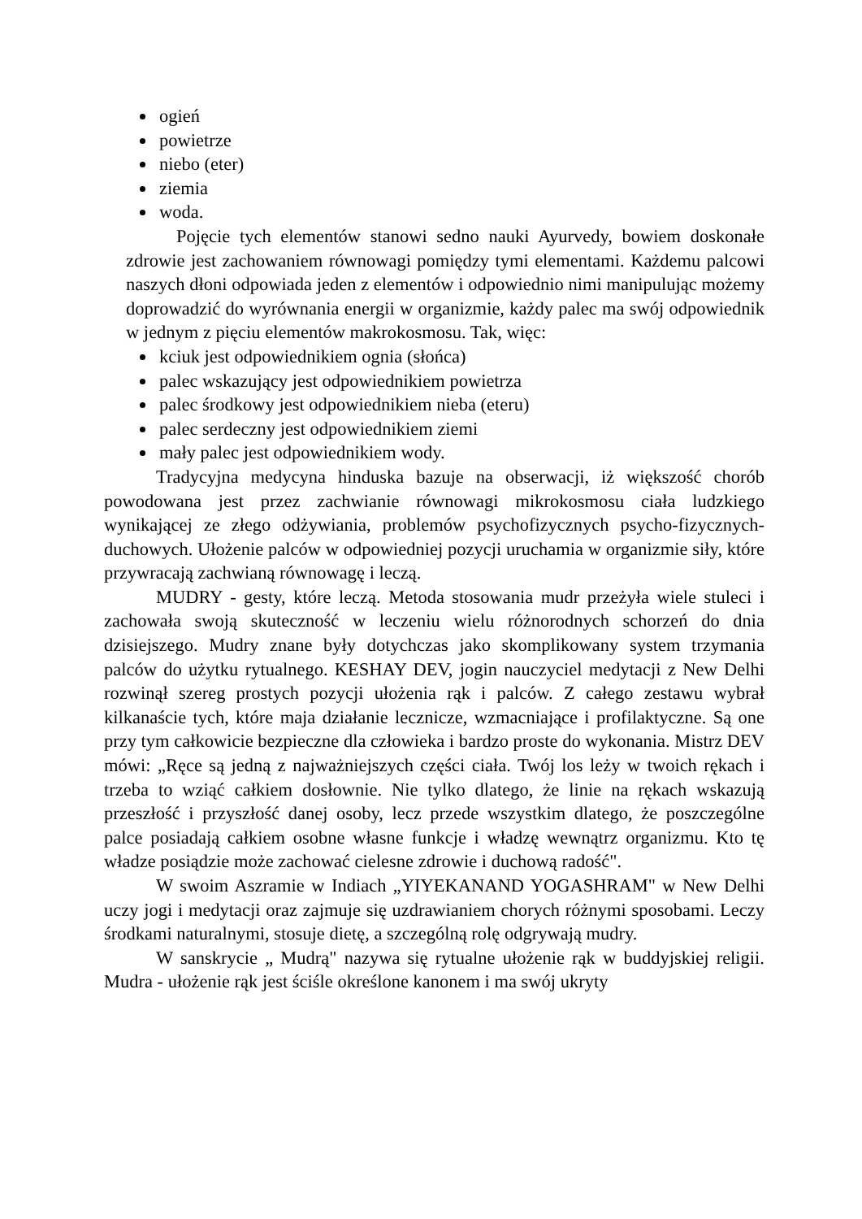ogień
powietrze
niebo (eter)
ziemia
woda.
Pojęcie tych elementów stanowi sedno nauki Ayurvedy, bowiem doskonałe zdrowie jest zachowaniem równowagi pomiędzy tymi elementami. Każdemu palcowi naszych dłoni odpowiada jeden z elementów i odpowiednio nimi manipulując możemy doprowadzić do wyrównania energii w organizmie, każdy palec ma swój odpowiednik w jednym z pięciu elementów makrokosmosu. Tak, więc:
kciuk jest odpowiednikiem ognia (słońca)
palec wskazujący jest odpowiednikiem powietrza
palec środkowy jest odpowiednikiem nieba (eteru)
palec serdeczny jest odpowiednikiem ziemi
mały palec jest odpowiednikiem wody.
Tradycyjna medycyna hinduska bazuje na obserwacji, iż większość chorób powodowana jest przez zachwianie równowagi mikrokosmosu ciała ludzkiego wynikającej ze złego odżywiania, problemów psychofizycznych psycho-fizycznych-duchowych. Ułożenie palców w odpowiedniej pozycji uruchamia w organizmie siły, które przywracają zachwianą równowagę i leczą.
MUDRY - gesty, które leczą. Metoda stosowania mudr przeżyła wiele stuleci i zachowała swoją skuteczność w leczeniu wielu różnorodnych schorzeń do dnia dzisiejszego. Mudry znane były dotychczas jako skomplikowany system trzymania palców do użytku rytualnego. KESHAY DEV, jogin nauczyciel medytacji z New Delhi rozwinął szereg prostych pozycji ułożenia rąk i palców. Z całego zestawu wybrał kilkanaście tych, które maja działanie lecznicze, wzmacniające i profilaktyczne. Są one przy tym całkowicie bezpieczne dla człowieka i bardzo proste do wykonania. Mistrz DEV mówi: „Ręce są jedną z najważniejszych części ciała. Twój los leży w twoich rękach i trzeba to wziąć całkiem dosłownie. Nie tylko dlatego, że linie na rękach wskazują przeszłość i przyszłość danej osoby, lecz przede wszystkim dlatego, że poszczególne palce posiadają całkiem osobne własne funkcje i władzę wewnątrz organizmu. Kto tę władze posiądzie może zachować cielesne zdrowie i duchową radość".
W swoim Aszramie w Indiach „YIYEKANAND YOGASHRAM" w New Delhi uczy jogi i medytacji oraz zajmuje się uzdrawianiem chorych różnymi sposobami. Leczy środkami naturalnymi, stosuje dietę, a szczególną rolę odgrywają mudry.
W sanskrycie „ Mudrą" nazywa się rytualne ułożenie rąk w buddyjskiej religii. Mudra - ułożenie rąk jest ściśle określone kanonem i ma swój ukryty